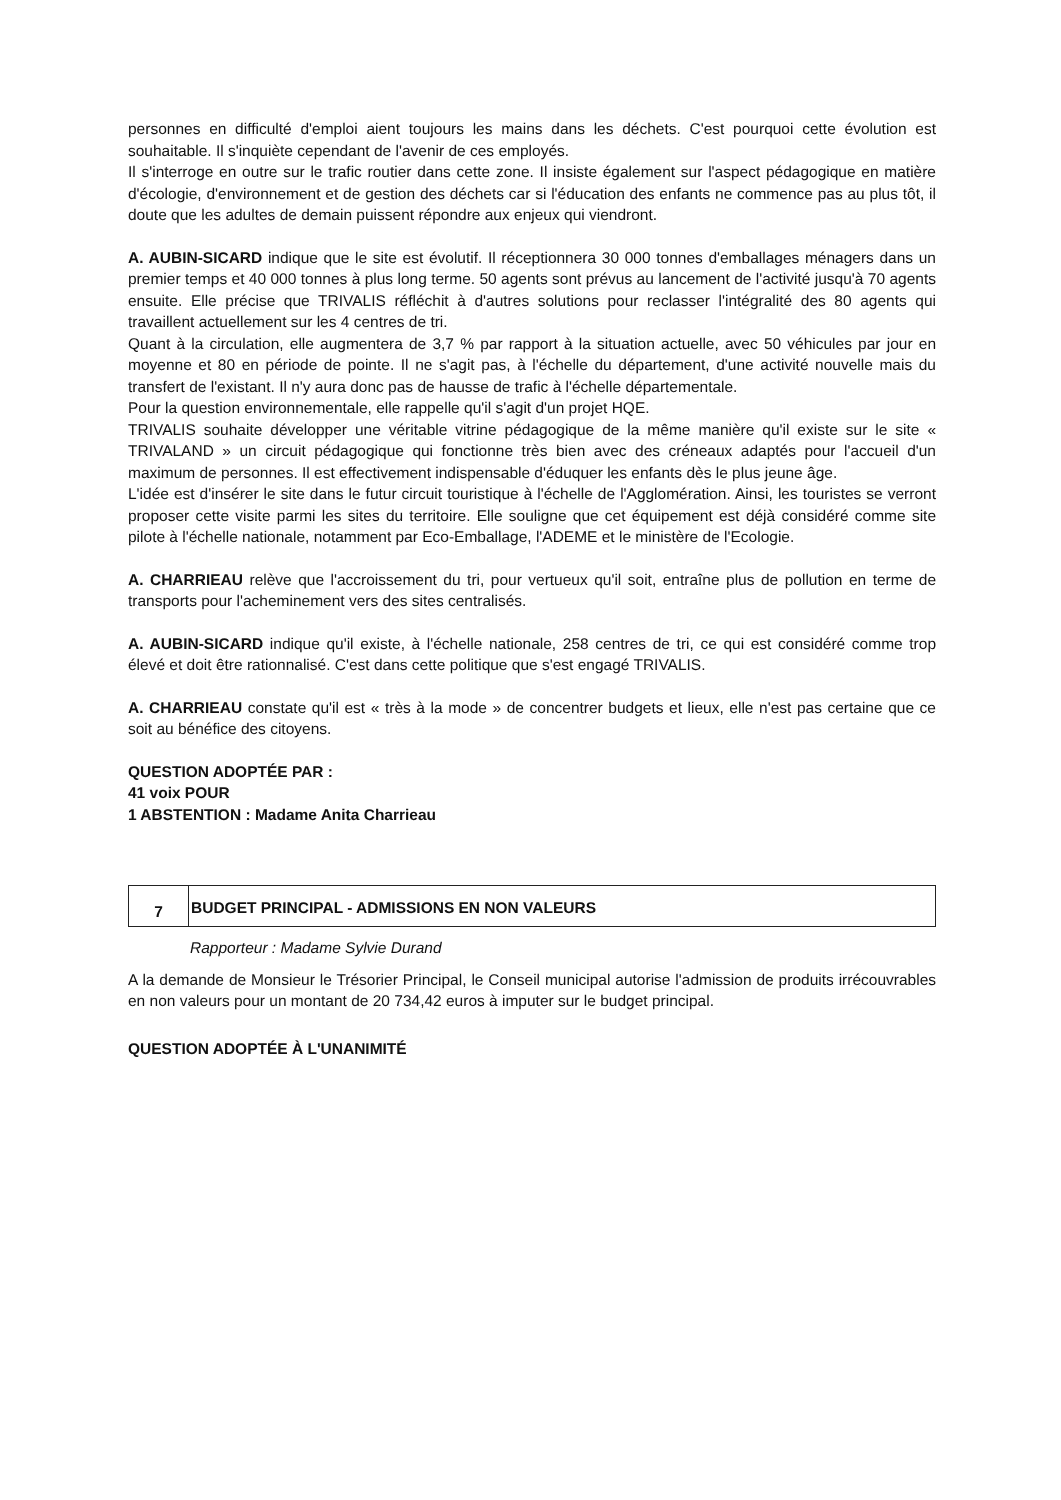personnes en difficulté d'emploi aient toujours les mains dans les déchets. C'est pourquoi cette évolution est souhaitable. Il s'inquiète cependant de l'avenir de ces employés.
Il s'interroge en outre sur le trafic routier dans cette zone. Il insiste également sur l'aspect pédagogique en matière d'écologie, d'environnement et de gestion des déchets car si l'éducation des enfants ne commence pas au plus tôt, il doute que les adultes de demain puissent répondre aux enjeux qui viendront.
A. AUBIN-SICARD indique que le site est évolutif. Il réceptionnera 30 000 tonnes d'emballages ménagers dans un premier temps et 40 000 tonnes à plus long terme. 50 agents sont prévus au lancement de l'activité jusqu'à 70 agents ensuite. Elle précise que TRIVALIS réfléchit à d'autres solutions pour reclasser l'intégralité des 80 agents qui travaillent actuellement sur les 4 centres de tri.
Quant à la circulation, elle augmentera de 3,7 % par rapport à la situation actuelle, avec 50 véhicules par jour en moyenne et 80 en période de pointe. Il ne s'agit pas, à l'échelle du département, d'une activité nouvelle mais du transfert de l'existant. Il n'y aura donc pas de hausse de trafic à l'échelle départementale.
Pour la question environnementale, elle rappelle qu'il s'agit d'un projet HQE.
TRIVALIS souhaite développer une véritable vitrine pédagogique de la même manière qu'il existe sur le site « TRIVALAND » un circuit pédagogique qui fonctionne très bien avec des créneaux adaptés pour l'accueil d'un maximum de personnes. Il est effectivement indispensable d'éduquer les enfants dès le plus jeune âge.
L'idée est d'insérer le site dans le futur circuit touristique à l'échelle de l'Agglomération. Ainsi, les touristes se verront proposer cette visite parmi les sites du territoire. Elle souligne que cet équipement est déjà considéré comme site pilote à l'échelle nationale, notamment par Eco-Emballage, l'ADEME et le ministère de l'Ecologie.
A. CHARRIEAU relève que l'accroissement du tri, pour vertueux qu'il soit, entraîne plus de pollution en terme de transports pour l'acheminement vers des sites centralisés.
A. AUBIN-SICARD indique qu'il existe, à l'échelle nationale, 258 centres de tri, ce qui est considéré comme trop élevé et doit être rationnalisé. C'est dans cette politique que s'est engagé TRIVALIS.
A. CHARRIEAU constate qu'il est « très à la mode » de concentrer budgets et lieux, elle n'est pas certaine que ce soit au bénéfice des citoyens.
QUESTION ADOPTÉE PAR :
41 voix POUR
1 ABSTENTION : Madame Anita Charrieau
7
BUDGET PRINCIPAL - ADMISSIONS EN NON VALEURS
Rapporteur : Madame Sylvie Durand
A la demande de Monsieur le Trésorier Principal, le Conseil municipal autorise l'admission de produits irrécouvrables en non valeurs pour un montant de 20 734,42 euros à imputer sur le budget principal.
QUESTION ADOPTÉE À L'UNANIMITÉ